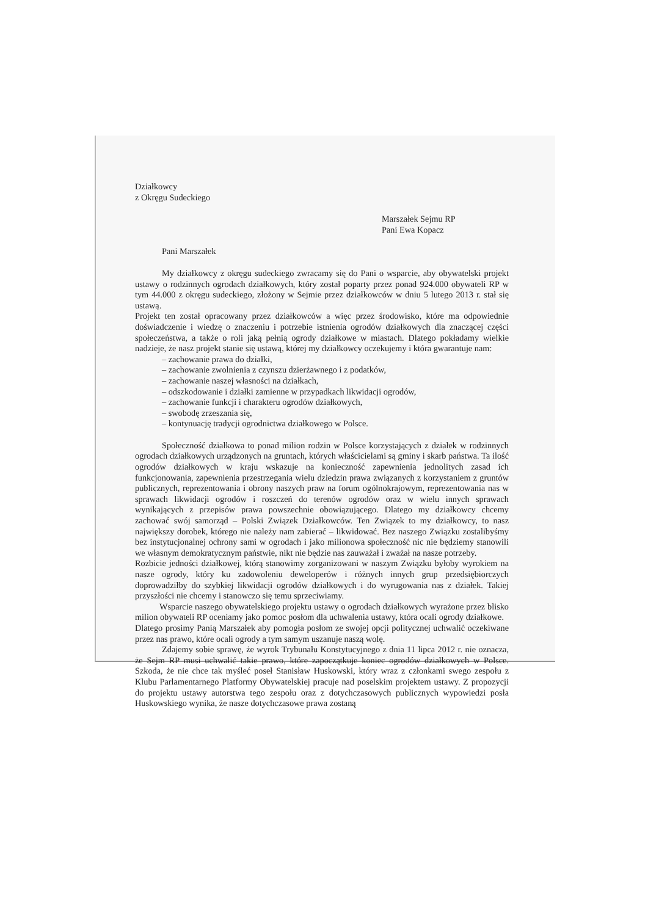Działkowcy
z Okręgu Sudeckiego
Marszałek Sejmu RP
Pani Ewa Kopacz
Pani Marszałek
My działkowcy z okręgu sudeckiego zwracamy się do Pani o wsparcie, aby obywatelski projekt ustawy o rodzinnych ogrodach działkowych, który został poparty przez ponad 924.000 obywateli RP w tym 44.000 z okręgu sudeckiego, złożony w Sejmie przez działkowców w dniu 5 lutego 2013 r. stał się ustawą.
Projekt ten został opracowany przez działkowców a więc przez środowisko, które ma odpowiednie doświadczenie i wiedzę o znaczeniu i potrzebie istnienia ogrodów działkowych dla znaczącej części społeczeństwa, a także o roli jaką pełnią ogrody działkowe w miastach. Dlatego pokładamy wielkie nadzieje, że nasz projekt stanie się ustawą, której my działkowcy oczekujemy i która gwarantuje nam:
– zachowanie prawa do działki,
– zachowanie zwolnienia z czynszu dzierżawnego i z podatków,
– zachowanie naszej własności na działkach,
– odszkodowanie i działki zamienne w przypadkach likwidacji ogrodów,
– zachowanie funkcji i charakteru ogrodów działkowych,
– swobodę zrzeszania się,
– kontynuację tradycji ogrodnictwa działkowego w Polsce.
Społeczność działkowa to ponad milion rodzin w Polsce korzystających z działek w rodzinnych ogrodach działkowych urządzonych na gruntach, których właścicielami są gminy i skarb państwa. Ta ilość ogrodów działkowych w kraju wskazuje na konieczność zapewnienia jednolitych zasad ich funkcjonowania, zapewnienia przestrzegania wielu dziedzin prawa związanych z korzystaniem z gruntów publicznych, reprezentowania i obrony naszych praw na forum ogólnokrajowym, reprezentowania nas w sprawach likwidacji ogrodów i roszczeń do terenów ogrodów oraz w wielu innych sprawach wynikających z przepisów prawa powszechnie obowiązującego. Dlatego my działkowcy chcemy zachować swój samorząd – Polski Związek Działkowców. Ten Związek to my działkowcy, to nasz największy dorobek, którego nie należy nam zabierać – likwidować. Bez naszego Związku zostalibyśmy bez instytucjonalnej ochrony sami w ogrodach i jako milionowa społeczność nic nie będziemy stanowili we własnym demokratycznym państwie, nikt nie będzie nas zauważał i zważał na nasze potrzeby.
Rozbicie jedności działkowej, którą stanowimy zorganizowani w naszym Związku byłoby wyrokiem na nasze ogrody, który ku zadowoleniu deweloperów i różnych innych grup przedsiębiorczych doprowadziłby do szybkiej likwidacji ogrodów działkowych i do wyrugowania nas z działek. Takiej przyszłości nie chcemy i stanowczo się temu sprzeciwiamy.
Wsparcie naszego obywatelskiego projektu ustawy o ogrodach działkowych wyrażone przez blisko milion obywateli RP oceniamy jako pomoc posłom dla uchwalenia ustawy, która ocali ogrody działkowe.
Dlatego prosimy Panią Marszałek aby pomogła posłom ze swojej opcji politycznej uchwalić oczekiwane przez nas prawo, które ocali ogrody a tym samym uszanuje naszą wolę.
Zdajemy sobie sprawę, że wyrok Trybunału Konstytucyjnego z dnia 11 lipca 2012 r. nie oznacza, że Sejm RP musi uchwalić takie prawo, które zapoczątkuje koniec ogrodów działkowych w Polsce. Szkoda, że nie chce tak myśleć poseł Stanisław Huskowski, który wraz z członkami swego zespołu z Klubu Parlamentarnego Platformy Obywatelskiej pracuje nad poselskim projektem ustawy. Z propozycji do projektu ustawy autorstwa tego zespołu oraz z dotychczasowych publicznych wypowiedzi posła Huskowskiego wynika, że nasze dotychczasowe prawa zostaną